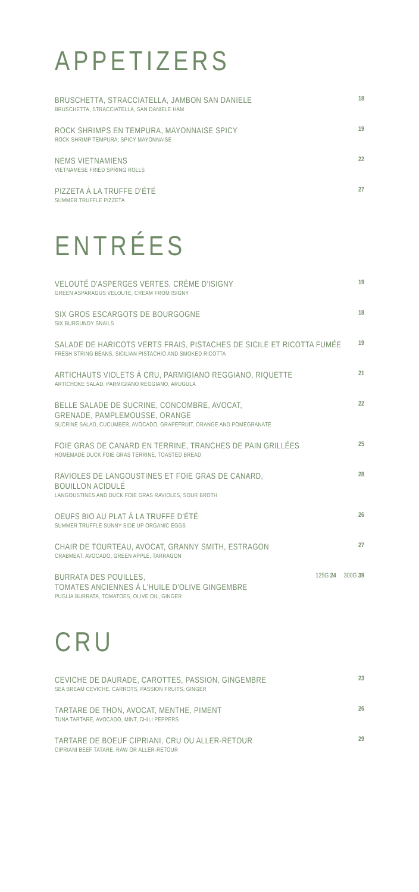APPETIZERS
BRUSCHETTA, STRACCIATELLA, JAMBON SAN DANIELE
BRUSCHETTA, STRACCIATELLA, SAN DANIELE HAM
18
ROCK SHRIMPS EN TEMPURA, MAYONNAISE SPICY
ROCK SHRIMP TEMPURA, SPICY MAYONNAISE
19
NEMS VIETNAMIENS
VIETNAMESE FRIED SPRING ROLLS
22
PIZZETA À LA TRUFFE D'ÉTÉ
SUMMER TRUFFLE PIZZETA
27
ENTRÉES
VELOUTÉ D'ASPERGES VERTES, CRÈME D'ISIGNY
GREEN ASPARAGUS VELOUTÉ, CREAM FROM ISIGNY
19
SIX GROS ESCARGOTS DE BOURGOGNE
SIX BURGUNDY SNAILS
18
SALADE DE HARICOTS VERTS FRAIS, PISTACHES DE SICILE ET RICOTTA FUMÉE
FRESH STRING BEANS, SICILIAN PISTACHIO AND SMOKED RICOTTA
19
ARTICHAUTS VIOLETS À CRU, PARMIGIANO REGGIANO, RIQUETTE
ARTICHOKE SALAD, PARMIGIANO REGGIANO, ARUGULA
21
BELLE SALADE DE SUCRINE, CONCOMBRE, AVOCAT,
GRENADE, PAMPLEMOUSSE, ORANGE
SUCRINE SALAD, CUCUMBER, AVOCADO, GRAPEFRUIT, ORANGE AND POMEGRANATE
22
FOIE GRAS DE CANARD EN TERRINE, TRANCHES DE PAIN GRILLÉES
HOMEMADE DUCK FOIE GRAS TERRINE, TOASTED BREAD
25
RAVIOLES DE LANGOUSTINES ET FOIE GRAS DE CANARD,
BOUILLON ACIDULÉ
LANGOUSTINES AND DUCK FOIE GRAS RAVIOLES, SOUR BROTH
28
OEUFS BIO AU PLAT À LA TRUFFE D'ÉTÉ
SUMMER TRUFFLE SUNNY SIDE UP ORGANIC EGGS
26
CHAIR DE TOURTEAU, AVOCAT, GRANNY SMITH, ESTRAGON
CRABMEAT, AVOCADO, GREEN APPLE, TARRAGON
27
BURRATA DES POUILLES,
TOMATES ANCIENNES À L'HUILE D'OLIVE GINGEMBRE
PUGLIA BURRATA, TOMATOES, OLIVE OIL, GINGER
125G 24 300G 39
CRU
CEVICHE DE DAURADE, CAROTTES, PASSION, GINGEMBRE
SEA BREAM CEVICHE, CARROTS, PASSION FRUITS, GINGER
23
TARTARE DE THON, AVOCAT, MENTHE, PIMENT
TUNA TARTARE, AVOCADO, MINT, CHILI PEPPERS
26
TARTARE DE BOEUF CIPRIANI, CRU OU ALLER-RETOUR
CIPRIANI BEEF TATARE, RAW OR ALLER-RETOUR
29